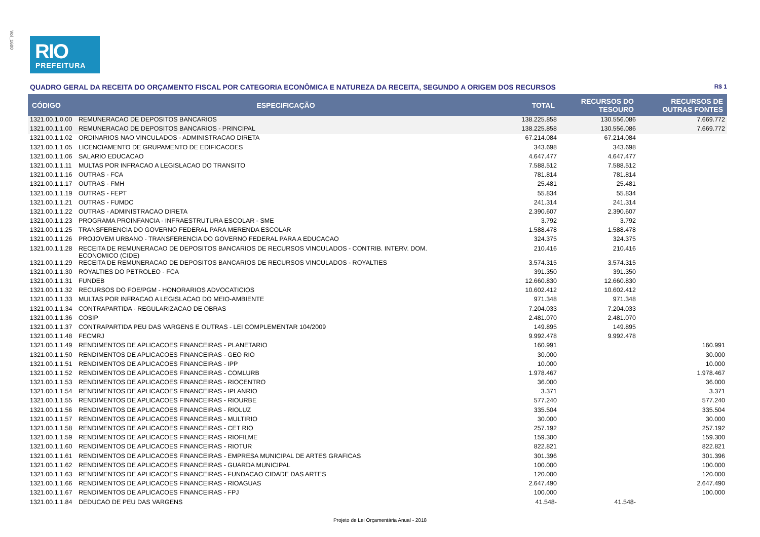Vol_1600
RIO
PREFEITURA
QUADRO GERAL DA RECEITA DO ORÇAMENTO FISCAL POR CATEGORIA ECONÔMICA E NATUREZA DA RECEITA, SEGUNDO A ORIGEM DOS RECURSOS R$ 1
| CÓDIGO | ESPECIFICAÇÃO | TOTAL | RECURSOS DO TESOURO | RECURSOS DE OUTRAS FONTES |
| --- | --- | --- | --- | --- |
| 1321.00.1.0.00 | REMUNERACAO DE DEPOSITOS BANCARIOS | 138.225.858 | 130.556.086 | 7.669.772 |
| 1321.00.1.1.00 | REMUNERACAO DE DEPOSITOS BANCARIOS - PRINCIPAL | 138.225.858 | 130.556.086 | 7.669.772 |
| 1321.00.1.1.02 | ORDINARIOS NAO VINCULADOS - ADMINISTRACAO DIRETA | 67.214.084 | 67.214.084 | |
| 1321.00.1.1.05 | LICENCIAMENTO DE GRUPAMENTO DE EDIFICACOES | 343.698 | 343.698 | |
| 1321.00.1.1.06 | SALARIO EDUCACAO | 4.647.477 | 4.647.477 | |
| 1321.00.1.1.11 | MULTAS POR INFRACAO A LEGISLACAO DO TRANSITO | 7.588.512 | 7.588.512 | |
| 1321.00.1.1.16 | OUTRAS - FCA | 781.814 | 781.814 | |
| 1321.00.1.1.17 | OUTRAS - FMH | 25.481 | 25.481 | |
| 1321.00.1.1.19 | OUTRAS - FEPT | 55.834 | 55.834 | |
| 1321.00.1.1.21 | OUTRAS - FUMDC | 241.314 | 241.314 | |
| 1321.00.1.1.22 | OUTRAS - ADMINISTRACAO DIRETA | 2.390.607 | 2.390.607 | |
| 1321.00.1.1.23 | PROGRAMA PROINFANCIA - INFRAESTRUTURA ESCOLAR - SME | 3.792 | 3.792 | |
| 1321.00.1.1.25 | TRANSFERENCIA DO GOVERNO FEDERAL PARA MERENDA ESCOLAR | 1.588.478 | 1.588.478 | |
| 1321.00.1.1.26 | PROJOVEM URBANO - TRANSFERENCIA DO GOVERNO FEDERAL PARA A EDUCACAO | 324.375 | 324.375 | |
| 1321.00.1.1.28 | RECEITA DE REMUNERACAO DE DEPOSITOS BANCARIOS DE RECURSOS VINCULADOS - CONTRIB. INTERV. DOM. ECONOMICO (CIDE) | 210.416 | 210.416 | |
| 1321.00.1.1.29 | RECEITA DE REMUNERACAO DE DEPOSITOS BANCARIOS DE RECURSOS VINCULADOS - ROYALTIES | 3.574.315 | 3.574.315 | |
| 1321.00.1.1.30 | ROYALTIES DO PETROLEO - FCA | 391.350 | 391.350 | |
| 1321.00.1.1.31 | FUNDEB | 12.660.830 | 12.660.830 | |
| 1321.00.1.1.32 | RECURSOS DO FOE/PGM - HONORARIOS ADVOCATICIOS | 10.602.412 | 10.602.412 | |
| 1321.00.1.1.33 | MULTAS POR INFRACAO A LEGISLACAO DO MEIO-AMBIENTE | 971.348 | 971.348 | |
| 1321.00.1.1.34 | CONTRAPARTIDA - REGULARIZACAO DE OBRAS | 7.204.033 | 7.204.033 | |
| 1321.00.1.1.36 | COSIP | 2.481.070 | 2.481.070 | |
| 1321.00.1.1.37 | CONTRAPARTIDA PEU DAS VARGENS E OUTRAS - LEI COMPLEMENTAR 104/2009 | 149.895 | 149.895 | |
| 1321.00.1.1.48 | FECMRJ | 9.992.478 | 9.992.478 | |
| 1321.00.1.1.49 | RENDIMENTOS DE APLICACOES FINANCEIRAS - PLANETARIO | 160.991 | | 160.991 |
| 1321.00.1.1.50 | RENDIMENTOS DE APLICACOES FINANCEIRAS - GEO RIO | 30.000 | | 30.000 |
| 1321.00.1.1.51 | RENDIMENTOS DE APLICACOES FINANCEIRAS - IPP | 10.000 | | 10.000 |
| 1321.00.1.1.52 | RENDIMENTOS DE APLICACOES FINANCEIRAS - COMLURB | 1.978.467 | | 1.978.467 |
| 1321.00.1.1.53 | RENDIMENTOS DE APLICACOES FINANCEIRAS - RIOCENTRO | 36.000 | | 36.000 |
| 1321.00.1.1.54 | RENDIMENTOS DE APLICACOES FINANCEIRAS - IPLANRIO | 3.371 | | 3.371 |
| 1321.00.1.1.55 | RENDIMENTOS DE APLICACOES FINANCEIRAS - RIOURBE | 577.240 | | 577.240 |
| 1321.00.1.1.56 | RENDIMENTOS DE APLICACOES FINANCEIRAS - RIOLUZ | 335.504 | | 335.504 |
| 1321.00.1.1.57 | RENDIMENTOS DE APLICACOES FINANCEIRAS - MULTIRIO | 30.000 | | 30.000 |
| 1321.00.1.1.58 | RENDIMENTOS DE APLICACOES FINANCEIRAS - CET RIO | 257.192 | | 257.192 |
| 1321.00.1.1.59 | RENDIMENTOS DE APLICACOES FINANCEIRAS - RIOFILME | 159.300 | | 159.300 |
| 1321.00.1.1.60 | RENDIMENTOS DE APLICACOES FINANCEIRAS - RIOTUR | 822.821 | | 822.821 |
| 1321.00.1.1.61 | RENDIMENTOS DE APLICACOES FINANCEIRAS - EMPRESA MUNICIPAL DE ARTES GRAFICAS | 301.396 | | 301.396 |
| 1321.00.1.1.62 | RENDIMENTOS DE APLICACOES FINANCEIRAS - GUARDA MUNICIPAL | 100.000 | | 100.000 |
| 1321.00.1.1.63 | RENDIMENTOS DE APLICACOES FINANCEIRAS - FUNDACAO CIDADE DAS ARTES | 120.000 | | 120.000 |
| 1321.00.1.1.66 | RENDIMENTOS DE APLICACOES FINANCEIRAS - RIOAGUAS | 2.647.490 | | 2.647.490 |
| 1321.00.1.1.67 | RENDIMENTOS DE APLICACOES FINANCEIRAS - FPJ | 100.000 | | 100.000 |
| 1321.00.1.1.84 | DEDUCAO DE PEU DAS VARGENS | 41.548- | 41.548- | |
Projeto de Lei Orçamentária Anual - 2018